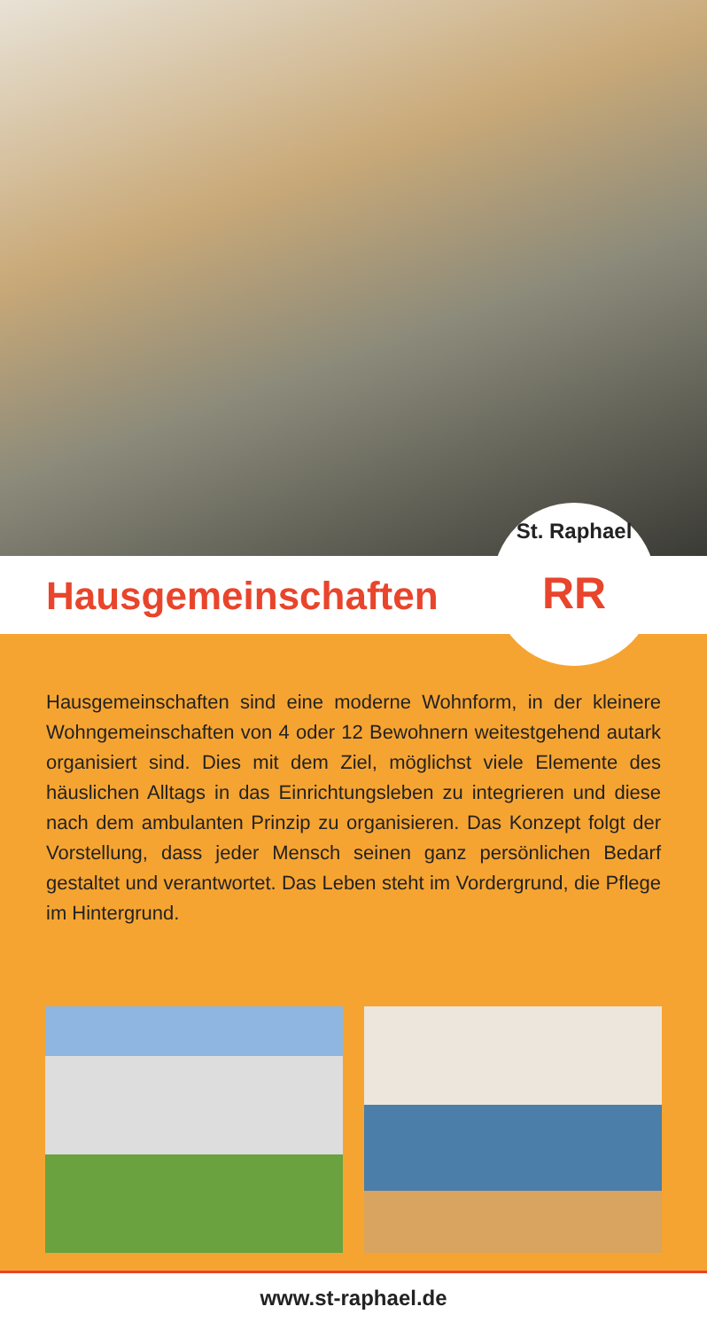Hausgemeinschaften
St. Raphael
RR
Hausgemeinschaften sind eine moderne Wohnform, in der kleinere Wohngemeinschaften von 4 oder 12 Bewohnern weitestgehend autark organisiert sind. Dies mit dem Ziel, möglichst viele Elemente des häuslichen Alltags in das Einrichtungsleben zu integrieren und diese nach dem ambulanten Prinzip zu organisieren. Das Konzept folgt der Vorstellung, dass jeder Mensch seinen ganz persönlichen Bedarf gestaltet und verantwortet. Das Leben steht im Vordergrund, die Pflege im Hintergrund.
www.st-raphael.de